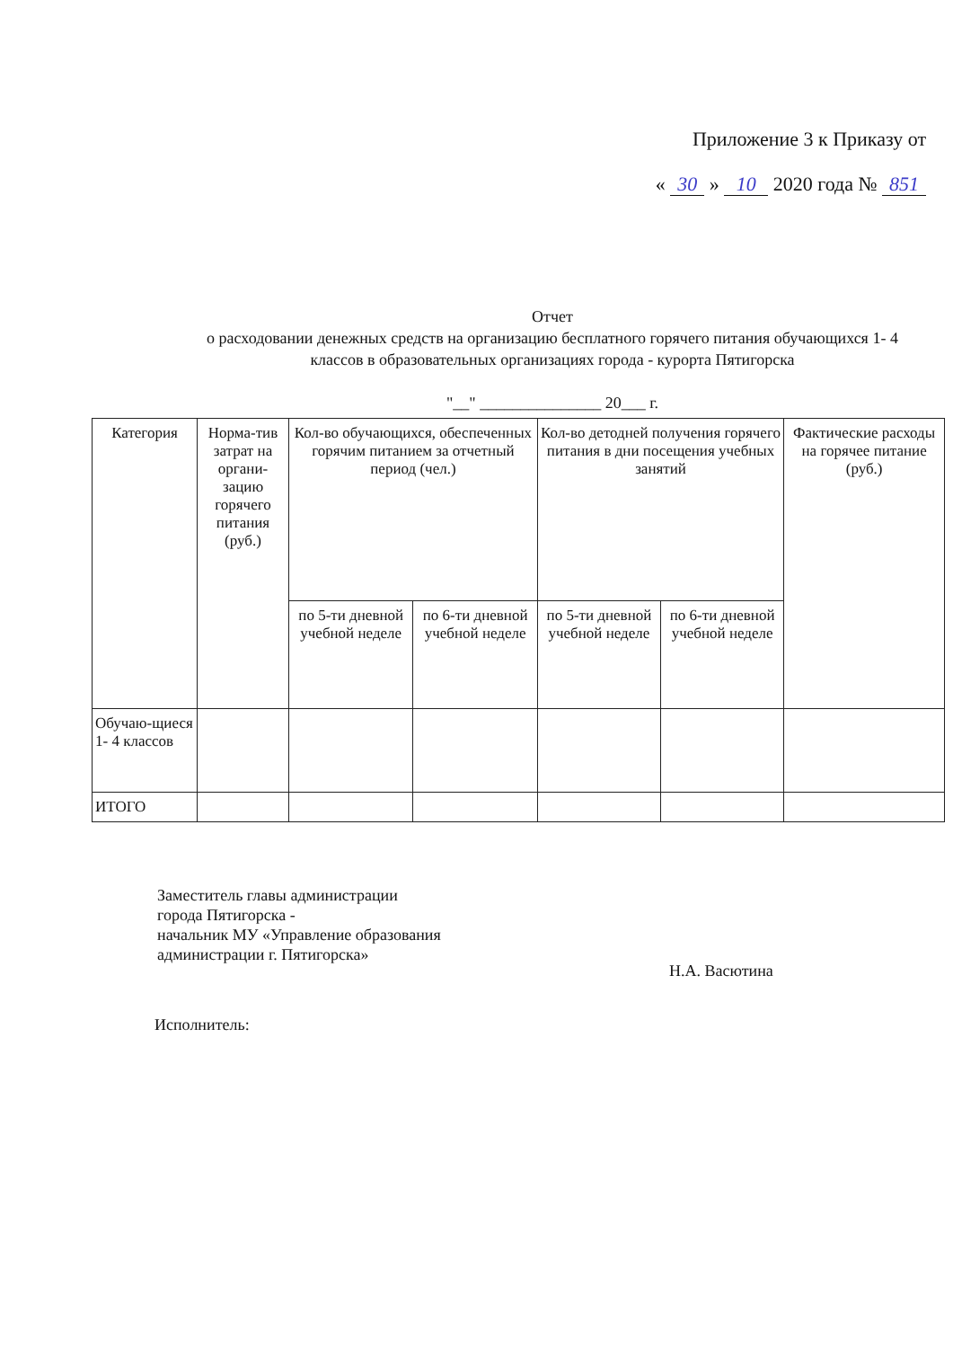Приложение 3 к Приказу от
« 30 » 10 2020 года № 851
Отчет
о расходовании денежных средств на организацию бесплатного горячего питания обучающихся 1- 4 классов в образовательных организациях города - курорта Пятигорска
"__" _______________ 20___ г.
| Категория | Норма-тив затрат на органи-зацию горячего питания (руб.) | Кол-во обучающихся, обеспеченных горячим питанием за отчетный период (чел.) | | Кол-во детодней получения горячего питания в дни посещения учебных занятий | | Фактические расходы на горячее питание (руб.) |
| --- | --- | --- | --- | --- | --- | --- |
| | | по 5-ти дневной учебной неделе | по 6-ти дневной учебной неделе | по 5-ти дневной учебной неделе | по 6-ти дневной учебной неделе | |
| Обучаю-щиеся 1- 4 классов | | | | | | |
| ИТОГО | | | | | | |
Заместитель главы администрации
города Пятигорска -
начальник МУ «Управление образования
администрации г. Пятигорска»
Н.А. Васютина
Исполнитель: